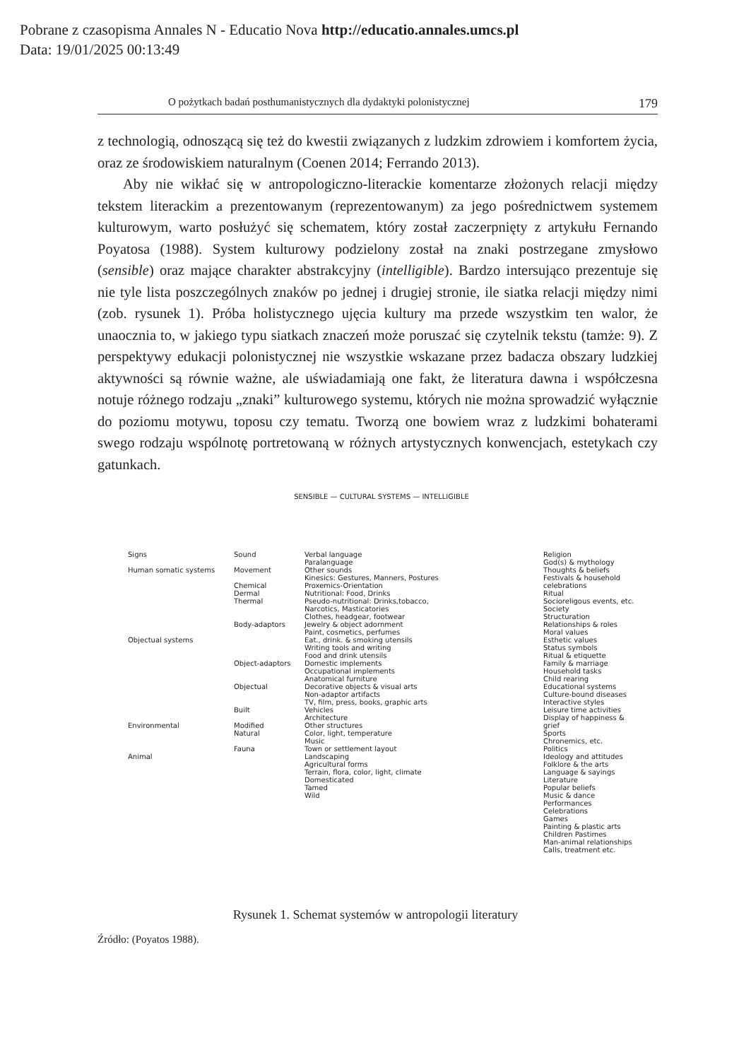Pobrane z czasopisma Annales N - Educatio Nova http://educatio.annales.umcs.pl
Data: 19/01/2025 00:13:49
O pożytkach badań posthumanistycznych dla dydaktyki polonistycznej 179
z technologią, odnoszącą się też do kwestii związanych z ludzkim zdrowiem i komfortem życia, oraz ze środowiskiem naturalnym (Coenen 2014; Ferrando 2013).
Aby nie wikłać się w antropologiczno-literackie komentarze złożonych relacji między tekstem literackim a prezentowanym (reprezentowanym) za jego pośrednictwem systemem kulturowym, warto posłużyć się schematem, który został zaczerpnięty z artykułu Fernando Poyatosa (1988). System kulturowy podzielony został na znaki postrzegane zmysłowo (sensible) oraz mające charakter abstrakcyjny (intelligible). Bardzo intersująco prezentuje się nie tyle lista poszczególnych znaków po jednej i drugiej stronie, ile siatka relacji między nimi (zob. rysunek 1). Próba holistycznego ujęcia kultury ma przede wszystkim ten walor, że unaocznia to, w jakiego typu siatkach znaczeń może poruszać się czytelnik tekstu (tamże: 9). Z perspektywy edukacji polonistycznej nie wszystkie wskazane przez badacza obszary ludzkiej aktywności są równie ważne, ale uświadamiają one fakt, że literatura dawna i współczesna notuje różnego rodzaju „znaki” kulturowego systemu, których nie można sprowadzić wyłącznie do poziomu motywu, toposu czy tematu. Tworzą one bowiem wraz z ludzkimi bohaterami swego rodzaju wspólnotę portretowaną w różnych artystycznych konwencjach, estetykach czy gatunkach.
SENSIBLE — CULTURAL SYSTEMS — INTELLIGIBLE
Signs
Human somatic systems
Objectual systems
Environmental
Animal
Sound
Movement
Chemical
Dermal
Thermal
Body-adaptors
Object-adaptors
Objectual
Built
Modified
Natural
Fauna
Verbal language
Paralanguage
Other sounds
Kinesics: Gestures, Manners, Postures
Proxemics-Orientation
Nutritional: Food, Drinks
Pseudo-nutritional: Drinks,tobacco, Narcotics, Masticatories
Clothes, headgear, footwear
Jewelry & object adornment
Paint, cosmetics, perfumes
Eat., drink. & smoking utensils
Writing tools and writing
Food and drink utensils
Domestic implements
Occupational implements
Anatomical furniture
Decorative objects & visual arts
Non-adaptor artifacts
TV, film, press, books, graphic arts
Vehicles
Architecture
Other structures
Color, light, temperature
Music
Town or settlement layout
Landscaping
Agricultural forms
Terrain, flora, color, light, climate
Domesticated
Tamed
Wild
Religion
God(s) & mythology
Thoughts & beliefs
Festivals & household celebrations
Ritual
Socioreligous events, etc.
Society
Structuration
Relationships & roles
Moral values
Esthetic values
Status symbols
Ritual & etiquette
Family & marriage
Household tasks
Child rearing
Educational systems
Culture-bound diseases
Interactive styles
Leisure time activities
Display of happiness & grief
Sports
Chronemics, etc.
Politics
Ideology and attitudes
Folklore & the arts
Language & sayings
Literature
Popular beliefs
Music & dance
Performances
Celebrations
Games
Painting & plastic arts
Children Pastimes
Man-animal relationships
Calls, treatment etc.
Rysunek 1. Schemat systemów w antropologii literatury
Źródło: (Poyatos 1988).